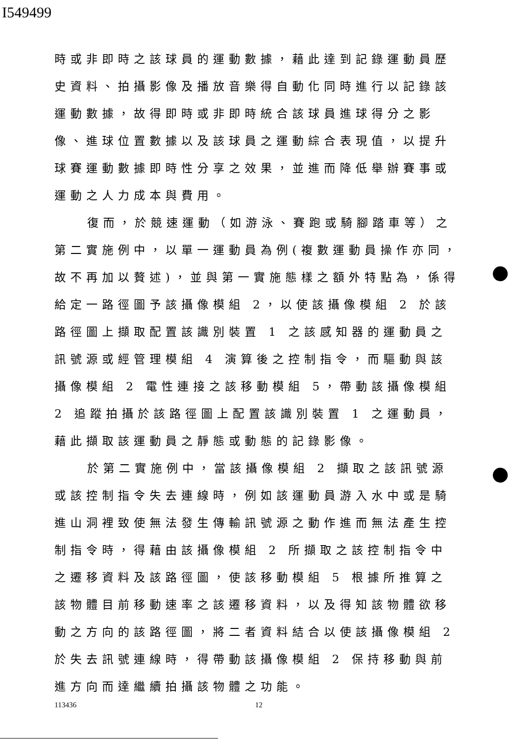I549499
時或非即時之該球員的運動數據，藉此達到記錄運動員歷史資料、拍攝影像及播放音樂得自動化同時進行以記錄該運動數據，故得即時或非即時統合該球員進球得分之影像、進球位置數據以及該球員之運動綜合表現值，以提升球賽運動數據即時性分享之效果，並進而降低舉辦賽事或運動之人力成本與費用。
復而，於競速運動（如游泳、賽跑或騎腳踏車等）之第二實施例中，以單一運動員為例(複數運動員操作亦同，故不再加以贅述)，並與第一實施態樣之額外特點為，係得給定一路徑圖予該攝像模組 2，以使該攝像模組 2 於該路徑圖上擷取配置該識別裝置 1 之該感知器的運動員之訊號源或經管理模組 4 演算後之控制指令，而驅動與該攝像模組 2 電性連接之該移動模組 5，帶動該攝像模組 2 追蹤拍攝於該路徑圖上配置該識別裝置 1 之運動員，藉此擷取該運動員之靜態或動態的記錄影像。
於第二實施例中，當該攝像模組 2 擷取之該訊號源或該控制指令失去連線時，例如該運動員游入水中或是騎進山洞裡致使無法發生傳輸訊號源之動作進而無法產生控制指令時，得藉由該攝像模組 2 所擷取之該控制指令中之遷移資料及該路徑圖，使該移動模組 5 根據所推算之該物體目前移動速率之該遷移資料，以及得知該物體欲移動之方向的該路徑圖，將二者資料結合以使該攝像模組 2 於失去訊號連線時，得帶動該攝像模組 2 保持移動與前進方向而達繼續拍攝該物體之功能。
113436 12